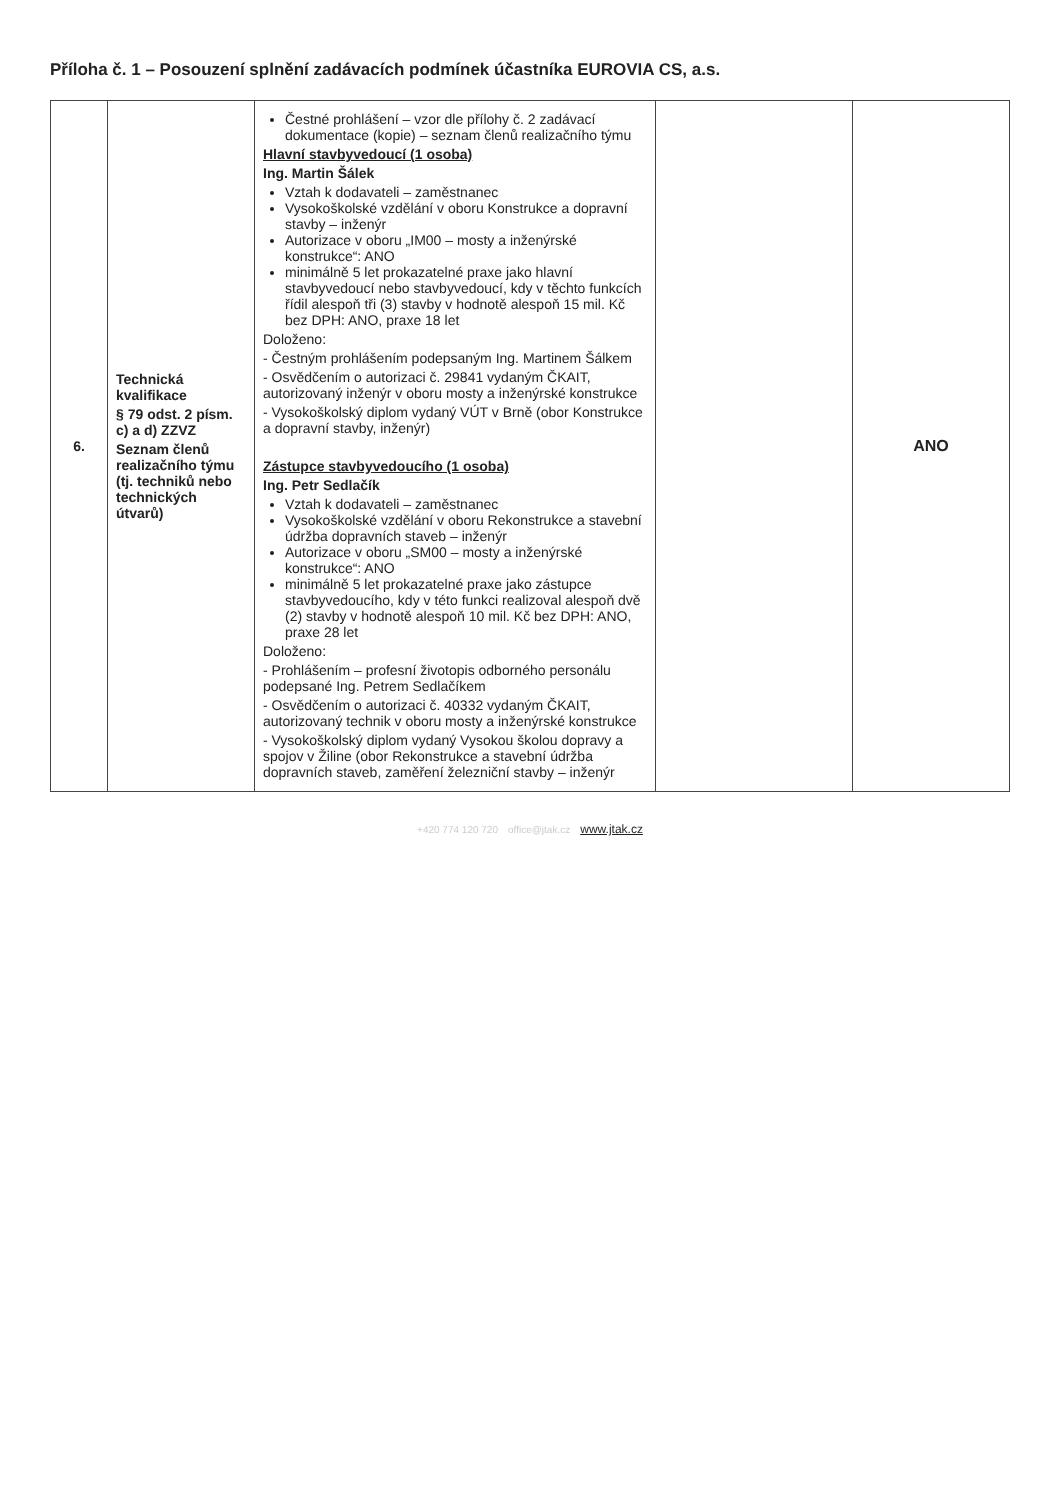Příloha č. 1 – Posouzení splnění zadávacích podmínek účastníka EUROVIA CS, a.s.
| 6. | Technická kvalifikace § 79 odst. 2 písm. c) a d) ZZVZ Seznam členů realizačního týmu (tj. techniků nebo technických útvarů) | Čestné prohlášení – vzor dle přílohy č. 2 zadávací dokumentace (kopie) – seznam členů realizačního týmu Hlavní stavbyvedoucí (1 osoba) Ing. Martin Šálek Vztah k dodavateli – zaměstnanec Vysokoškolské vzdělání v oboru Konstrukce a dopravní stavby – inženýr Autorizace v oboru „IM00 – mosty a inženýrské konstrukce“: ANO minimálně 5 let prokazatelné praxe jako hlavní stavbyvedoucí nebo stavbyvedoucí, kdy v těchto funkcích řídil alespoň tři (3) stavby v hodnotě alespoň 15 mil. Kč bez DPH: ANO, praxe 18 let Doloženo: - Čestným prohlášením podepsaným Ing. Martinem Šálkem - Osvědčením o autorizaci č. 29841 vydaným ČKAIT, autorizovaný inženýr v oboru mosty a inženýrské konstrukce - Vysokoškolský diplom vydaný VÚT v Brně (obor Konstrukce a dopravní stavby, inženýr) Zástupce stavbyvedoucího (1 osoba) Ing. Petr Sedlačík Vztah k dodavateli – zaměstnanec Vysokoškolské vzdělání v oboru Rekonstrukce a stavební údržba dopravních staveb – inženýr Autorizace v oboru „SM00 – mosty a inženýrské konstrukce“: ANO minimálně 5 let prokazatelné praxe jako zástupce stavbyvedoucího, kdy v této funkci realizoval alespoň dvě (2) stavby v hodnotě alespoň 10 mil. Kč bez DPH: ANO, praxe 28 let Doloženo: - Prohlášením – profesní životopis odborného personálu podepsané Ing. Petrem Sedlačíkem - Osvědčením o autorizaci č. 40332 vydaným ČKAIT, autorizovaný technik v oboru mosty a inženýrské konstrukce - Vysokoškolský diplom vydaný Vysokou školou dopravy a spojov v Žiline (obor Rekonstrukce a stavební údržba dopravních staveb, zaměření železniční stavby – inženýr | | ANO |
+420 774 120 720 office@jtak.cz www.jtak.cz